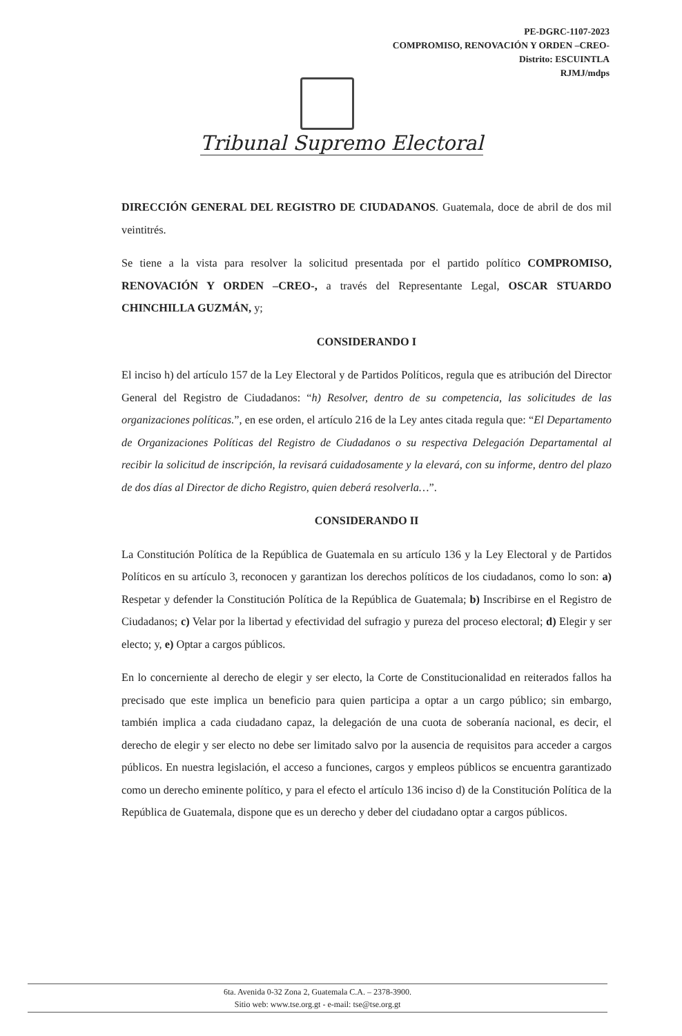PE-DGRC-1107-2023
COMPROMISO, RENOVACIÓN Y ORDEN –CREO-
Distrito: ESCUINTLA
RJMJ/mdps
Tribunal Supremo Electoral
DIRECCIÓN GENERAL DEL REGISTRO DE CIUDADANOS. Guatemala, doce de abril de dos mil veintitrés.
Se tiene a la vista para resolver la solicitud presentada por el partido político COMPROMISO, RENOVACIÓN Y ORDEN –CREO-, a través del Representante Legal, OSCAR STUARDO CHINCHILLA GUZMÁN, y;
CONSIDERANDO I
El inciso h) del artículo 157 de la Ley Electoral y de Partidos Políticos, regula que es atribución del Director General del Registro de Ciudadanos: “h) Resolver, dentro de su competencia, las solicitudes de las organizaciones políticas.”, en ese orden, el artículo 216 de la Ley antes citada regula que: “El Departamento de Organizaciones Políticas del Registro de Ciudadanos o su respectiva Delegación Departamental al recibir la solicitud de inscripción, la revisará cuidadosamente y la elevará, con su informe, dentro del plazo de dos días al Director de dicho Registro, quien deberá resolverla…”.
CONSIDERANDO II
La Constitución Política de la República de Guatemala en su artículo 136 y la Ley Electoral y de Partidos Políticos en su artículo 3, reconocen y garantizan los derechos políticos de los ciudadanos, como lo son: a) Respetar y defender la Constitución Política de la República de Guatemala; b) Inscribirse en el Registro de Ciudadanos; c) Velar por la libertad y efectividad del sufragio y pureza del proceso electoral; d) Elegir y ser electo; y, e) Optar a cargos públicos.
En lo concerniente al derecho de elegir y ser electo, la Corte de Constitucionalidad en reiterados fallos ha precisado que este implica un beneficio para quien participa a optar a un cargo público; sin embargo, también implica a cada ciudadano capaz, la delegación de una cuota de soberanía nacional, es decir, el derecho de elegir y ser electo no debe ser limitado salvo por la ausencia de requisitos para acceder a cargos públicos. En nuestra legislación, el acceso a funciones, cargos y empleos públicos se encuentra garantizado como un derecho eminente político, y para el efecto el artículo 136 inciso d) de la Constitución Política de la República de Guatemala, dispone que es un derecho y deber del ciudadano optar a cargos públicos.
6ta. Avenida 0-32 Zona 2, Guatemala C.A. – 2378-3900.
Sitio web: www.tse.org.gt - e-mail: tse@tse.org.gt